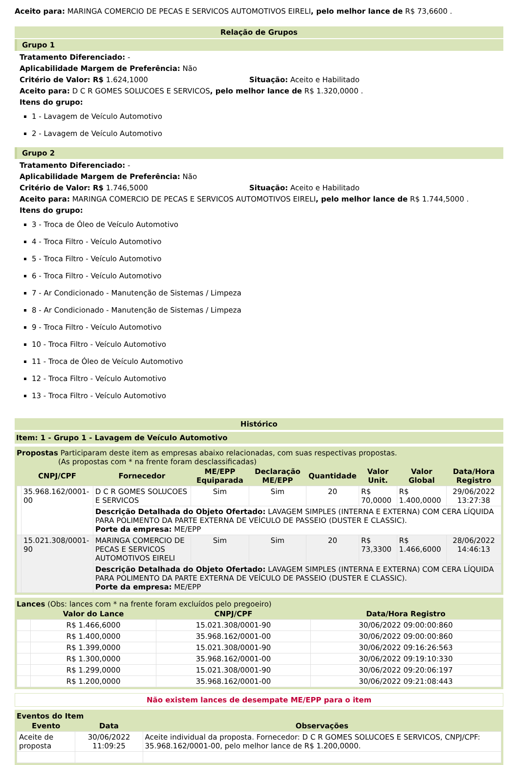Aceito para: MARINGA COMERCIO DE PECAS E SERVICOS AUTOMOTIVOS EIRELI, pelo melhor lance de R$ 73,6600 .
Relação de Grupos
Grupo 1
Tratamento Diferenciado: -
Aplicabilidade Margem de Preferência: Não
Critério de Valor: R$ 1.624,1000 Situação: Aceito e Habilitado
Aceito para: D C R GOMES SOLUCOES E SERVICOS, pelo melhor lance de R$ 1.320,0000 .
Itens do grupo:
1 - Lavagem de Veículo Automotivo
2 - Lavagem de Veículo Automotivo
Grupo 2
Tratamento Diferenciado: -
Aplicabilidade Margem de Preferência: Não
Critério de Valor: R$ 1.746,5000 Situação: Aceito e Habilitado
Aceito para: MARINGA COMERCIO DE PECAS E SERVICOS AUTOMOTIVOS EIRELI, pelo melhor lance de R$ 1.744,5000 .
Itens do grupo:
3 - Troca de Óleo de Veículo Automotivo
4 - Troca Filtro - Veículo Automotivo
5 - Troca Filtro - Veículo Automotivo
6 - Troca Filtro - Veículo Automotivo
7 - Ar Condicionado - Manutenção de Sistemas / Limpeza
8 - Ar Condicionado - Manutenção de Sistemas / Limpeza
9 - Troca Filtro - Veículo Automotivo
10 - Troca Filtro - Veículo Automotivo
11 - Troca de Óleo de Veículo Automotivo
12 - Troca Filtro - Veículo Automotivo
13 - Troca Filtro - Veículo Automotivo
Histórico
Item: 1 - Grupo 1 - Lavagem de Veículo Automotivo
Propostas Participaram deste item as empresas abaixo relacionadas, com suas respectivas propostas.
(As propostas com * na frente foram desclassificadas)
| | CNPJ/CPF | Fornecedor | ME/EPP Equiparada | Declaração ME/EPP | Quantidade | Valor Unit. | Valor Global | Data/Hora Registro |
| --- | --- | --- | --- | --- | --- | --- | --- | --- |
| | 35.968.162/0001-00 | D C R GOMES SOLUCOES E SERVICOS | Sim | Sim | 20 | R$ 70,0000 | R$ 1.400,0000 | 29/06/2022 13:27:38 |
| | | Descrição Detalhada do Objeto Ofertado: LAVAGEM SIMPLES (INTERNA E EXTERNA) COM CERA LÍQUIDA PARA POLIMENTO DA PARTE EXTERNA DE VEÍCULO DE PASSEIO (DUSTER E CLASSIC). Porte da empresa: ME/EPP | | | | | | |
| | 15.021.308/0001-90 | MARINGA COMERCIO DE PECAS E SERVICOS AUTOMOTIVOS EIRELI | Sim | Sim | 20 | R$ 73,3300 | R$ 1.466,6000 | 28/06/2022 14:46:13 |
| | | Descrição Detalhada do Objeto Ofertado: LAVAGEM SIMPLES (INTERNA E EXTERNA) COM CERA LÍQUIDA PARA POLIMENTO DA PARTE EXTERNA DE VEÍCULO DE PASSEIO (DUSTER E CLASSIC). Porte da empresa: ME/EPP | | | | | | |
Lances (Obs: lances com * na frente foram excluídos pelo pregoeiro)
| | Valor do Lance | CNPJ/CPF | Data/Hora Registro |
| --- | --- | --- | --- |
| | R$ 1.466,6000 | 15.021.308/0001-90 | 30/06/2022 09:00:00:860 |
| | R$ 1.400,0000 | 35.968.162/0001-00 | 30/06/2022 09:00:00:860 |
| | R$ 1.399,0000 | 15.021.308/0001-90 | 30/06/2022 09:16:26:563 |
| | R$ 1.300,0000 | 35.968.162/0001-00 | 30/06/2022 09:19:10:330 |
| | R$ 1.299,0000 | 15.021.308/0001-90 | 30/06/2022 09:20:06:197 |
| | R$ 1.200,0000 | 35.968.162/0001-00 | 30/06/2022 09:21:08:443 |
Não existem lances de desempate ME/EPP para o item
Eventos do Item
| Evento | Data | Observações |
| --- | --- | --- |
| Aceite de proposta | 30/06/2022 11:09:25 | Aceite individual da proposta. Fornecedor: D C R GOMES SOLUCOES E SERVICOS, CNPJ/CPF: 35.968.162/0001-00, pelo melhor lance de R$ 1.200,0000. |